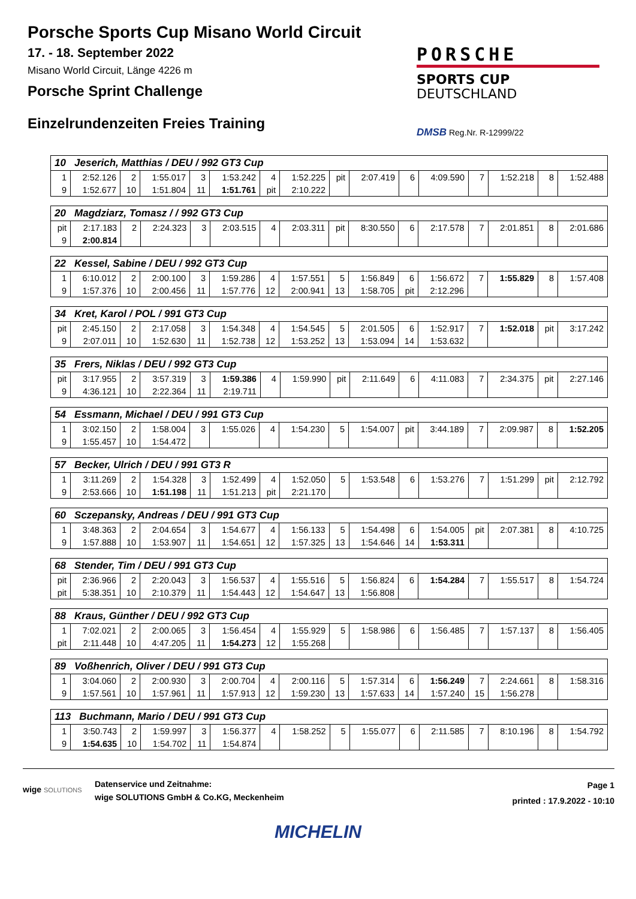Porsche Sports Cup Misano World Circuit
17. - 18. September 2022
Misano World Circuit, Länge 4226 m
Porsche Sprint Challenge
Einzelrundenzeiten Freies Training
PORSCHE
SPORTS CUP
DEUTSCHLAND
DMSB Reg.Nr. R-12999/22
| 10 Jeserich, Matthias / DEU / 992 GT3 Cup | | | | | | | | | | | | | | | |
| --- | --- | --- | --- | --- | --- | --- | --- | --- | --- | --- | --- | --- | --- | --- | --- |
| 1 | 2:52.126 | 2 | 1:55.017 | 3 | 1:53.242 | 4 | 1:52.225 | pit | 2:07.419 | 6 | 4:09.590 | 7 | 1:52.218 | 8 | 1:52.488 |
| 9 | 1:52.677 | 10 | 1:51.804 | 11 | 1:51.761 | pit | 2:10.222 | | | | | | | | |
| 20 Magdziarz, Tomasz / / 992 GT3 Cup | | | | | | | | | | | | | | | |
| --- | --- | --- | --- | --- | --- | --- | --- | --- | --- | --- | --- | --- | --- | --- | --- |
| pit | 2:17.183 | 2 | 2:24.323 | 3 | 2:03.515 | 4 | 2:03.311 | pit | 8:30.550 | 6 | 2:17.578 | 7 | 2:01.851 | 8 | 2:01.686 |
| 9 | 2:00.814 | | | | | | | | | | | | | | |
| 22 Kessel, Sabine / DEU / 992 GT3 Cup | | | | | | | | | | | | | | | |
| --- | --- | --- | --- | --- | --- | --- | --- | --- | --- | --- | --- | --- | --- | --- | --- |
| 1 | 6:10.012 | 2 | 2:00.100 | 3 | 1:59.286 | 4 | 1:57.551 | 5 | 1:56.849 | 6 | 1:56.672 | 7 | 1:55.829 | 8 | 1:57.408 |
| 9 | 1:57.376 | 10 | 2:00.456 | 11 | 1:57.776 | 12 | 2:00.941 | 13 | 1:58.705 | pit | 2:12.296 | | | | |
| 34 Kret, Karol / POL / 991 GT3 Cup | | | | | | | | | | | | | | | |
| --- | --- | --- | --- | --- | --- | --- | --- | --- | --- | --- | --- | --- | --- | --- | --- |
| pit | 2:45.150 | 2 | 2:17.058 | 3 | 1:54.348 | 4 | 1:54.545 | 5 | 2:01.505 | 6 | 1:52.917 | 7 | 1:52.018 | pit | 3:17.242 |
| 9 | 2:07.011 | 10 | 1:52.630 | 11 | 1:52.738 | 12 | 1:53.252 | 13 | 1:53.094 | 14 | 1:53.632 | | | | |
| 35 Frers, Niklas / DEU / 992 GT3 Cup | | | | | | | | | | | | | | | |
| --- | --- | --- | --- | --- | --- | --- | --- | --- | --- | --- | --- | --- | --- | --- | --- |
| pit | 3:17.955 | 2 | 3:57.319 | 3 | 1:59.386 | 4 | 1:59.990 | pit | 2:11.649 | 6 | 4:11.083 | 7 | 2:34.375 | pit | 2:27.146 |
| 9 | 4:36.121 | 10 | 2:22.364 | 11 | 2:19.711 | | | | | | | | | | |
| 54 Essmann, Michael / DEU / 991 GT3 Cup | | | | | | | | | | | | | | | |
| --- | --- | --- | --- | --- | --- | --- | --- | --- | --- | --- | --- | --- | --- | --- | --- |
| 1 | 3:02.150 | 2 | 1:58.004 | 3 | 1:55.026 | 4 | 1:54.230 | 5 | 1:54.007 | pit | 3:44.189 | 7 | 2:09.987 | 8 | 1:52.205 |
| 9 | 1:55.457 | 10 | 1:54.472 | | | | | | | | | | | | |
| 57 Becker, Ulrich / DEU / 991 GT3 R | | | | | | | | | | | | | | | |
| --- | --- | --- | --- | --- | --- | --- | --- | --- | --- | --- | --- | --- | --- | --- | --- |
| 1 | 3:11.269 | 2 | 1:54.328 | 3 | 1:52.499 | 4 | 1:52.050 | 5 | 1:53.548 | 6 | 1:53.276 | 7 | 1:51.299 | pit | 2:12.792 |
| 9 | 2:53.666 | 10 | 1:51.198 | 11 | 1:51.213 | pit | 2:21.170 | | | | | | | | |
| 60 Sczepansky, Andreas / DEU / 991 GT3 Cup | | | | | | | | | | | | | | | |
| --- | --- | --- | --- | --- | --- | --- | --- | --- | --- | --- | --- | --- | --- | --- | --- |
| 1 | 3:48.363 | 2 | 2:04.654 | 3 | 1:54.677 | 4 | 1:56.133 | 5 | 1:54.498 | 6 | 1:54.005 | pit | 2:07.381 | 8 | 4:10.725 |
| 9 | 1:57.888 | 10 | 1:53.907 | 11 | 1:54.651 | 12 | 1:57.325 | 13 | 1:54.646 | 14 | 1:53.311 | | | | |
| 68 Stender, Tim / DEU / 991 GT3 Cup | | | | | | | | | | | | | | | |
| --- | --- | --- | --- | --- | --- | --- | --- | --- | --- | --- | --- | --- | --- | --- | --- |
| pit | 2:36.966 | 2 | 2:20.043 | 3 | 1:56.537 | 4 | 1:55.516 | 5 | 1:56.824 | 6 | 1:54.284 | 7 | 1:55.517 | 8 | 1:54.724 |
| pit | 5:38.351 | 10 | 2:10.379 | 11 | 1:54.443 | 12 | 1:54.647 | 13 | 1:56.808 | | | | | | |
| 88 Kraus, Günther / DEU / 992 GT3 Cup | | | | | | | | | | | | | | | |
| --- | --- | --- | --- | --- | --- | --- | --- | --- | --- | --- | --- | --- | --- | --- | --- |
| 1 | 7:02.021 | 2 | 2:00.065 | 3 | 1:56.454 | 4 | 1:55.929 | 5 | 1:58.986 | 6 | 1:56.485 | 7 | 1:57.137 | 8 | 1:56.405 |
| pit | 2:11.448 | 10 | 4:47.205 | 11 | 1:54.273 | 12 | 1:55.268 | | | | | | | | |
| 89 Voßhenrich, Oliver / DEU / 991 GT3 Cup | | | | | | | | | | | | | | | |
| --- | --- | --- | --- | --- | --- | --- | --- | --- | --- | --- | --- | --- | --- | --- | --- |
| 1 | 3:04.060 | 2 | 2:00.930 | 3 | 2:00.704 | 4 | 2:00.116 | 5 | 1:57.314 | 6 | 1:56.249 | 7 | 2:24.661 | 8 | 1:58.316 |
| 9 | 1:57.561 | 10 | 1:57.961 | 11 | 1:57.913 | 12 | 1:59.230 | 13 | 1:57.633 | 14 | 1:57.240 | 15 | 1:56.278 | | |
| 113 Buchmann, Mario / DEU / 991 GT3 Cup | | | | | | | | | | | | | | | |
| --- | --- | --- | --- | --- | --- | --- | --- | --- | --- | --- | --- | --- | --- | --- | --- |
| 1 | 3:50.743 | 2 | 1:59.997 | 3 | 1:56.377 | 4 | 1:58.252 | 5 | 1:55.077 | 6 | 2:11.585 | 7 | 8:10.196 | 8 | 1:54.792 |
| 9 | 1:54.635 | 10 | 1:54.702 | 11 | 1:54.874 | | | | | | | | | | |
wige SOLUTIONS
Datenservice und Zeitnahme:
wige SOLUTIONS GmbH & Co.KG, Meckenheim
Page 1
printed : 17.9.2022 - 10:10
MICHELIN